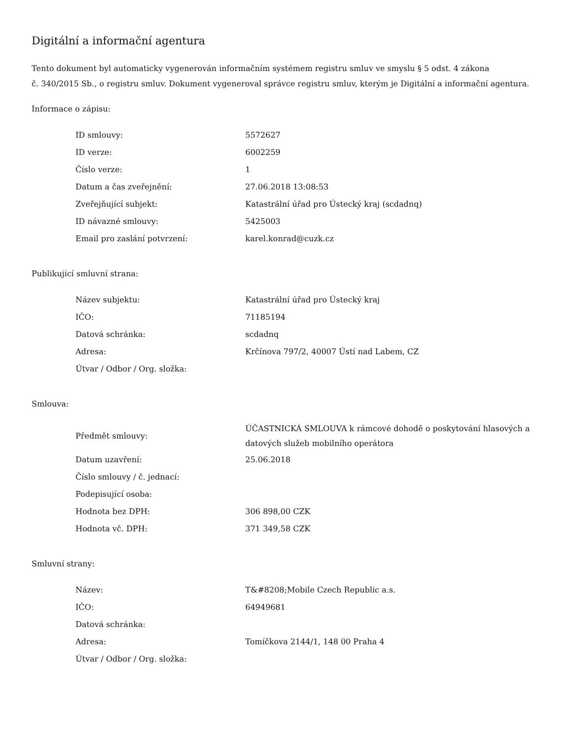Digitální a informační agentura
Tento dokument byl automaticky vygenerován informačním systémem registru smluv ve smyslu § 5 odst. 4 zákona
č. 340/2015 Sb., o registru smluv. Dokument vygeneroval správce registru smluv, kterým je Digitální a informační agentura.
Informace o zápisu:
| ID smlouvy: | 5572627 |
| ID verze: | 6002259 |
| Číslo verze: | 1 |
| Datum a čas zveřejnění: | 27.06.2018 13:08:53 |
| Zveřejňující subjekt: | Katastrální úřad pro Ústecký kraj (scdadnq) |
| ID návazné smlouvy: | 5425003 |
| Email pro zaslání potvrzení: | karel.konrad@cuzk.cz |
Publikující smluvní strana:
| Název subjektu: | Katastrální úřad pro Ústecký kraj |
| IČO: | 71185194 |
| Datová schránka: | scdadnq |
| Adresa: | Krčínova 797/2, 40007 Ústí nad Labem, CZ |
| Útvar / Odbor / Org. složka: | |
Smlouva:
| Předmět smlouvy: | ÚČASTNICKÁ SMLOUVA k rámcové dohodě o poskytování hlasových a datových služeb mobilního operátora |
| Datum uzavření: | 25.06.2018 |
| Číslo smlouvy / č. jednací: | |
| Podepisující osoba: | |
| Hodnota bez DPH: | 306 898,00 CZK |
| Hodnota vč. DPH: | 371 349,58 CZK |
Smluvní strany:
| Název: | T&#8208;Mobile Czech Republic a.s. |
| IČO: | 64949681 |
| Datová schránka: | |
| Adresa: | Tomíčkova 2144/1, 148 00 Praha 4 |
| Útvar / Odbor / Org. složka: | |